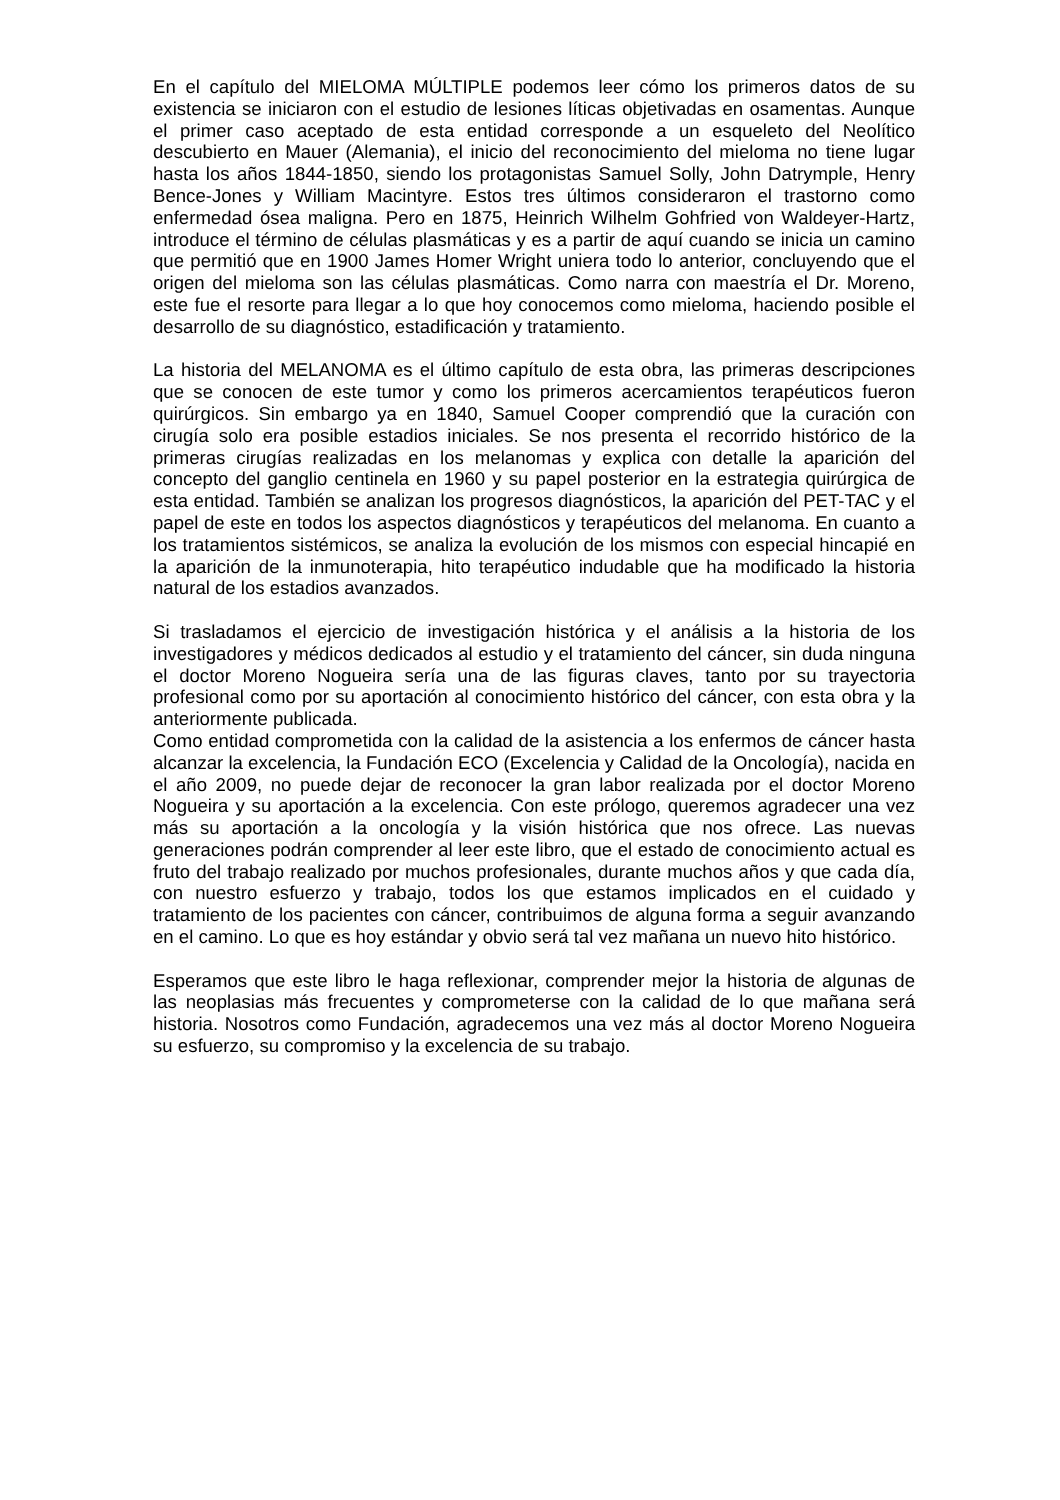En el capítulo del MIELOMA MÚLTIPLE podemos leer cómo los primeros datos de su existencia se iniciaron con el estudio de lesiones líticas objetivadas en osamentas. Aunque el primer caso aceptado de esta entidad corresponde a un esqueleto del Neolítico descubierto en Mauer (Alemania), el inicio del reconocimiento del mieloma no tiene lugar hasta los años 1844-1850, siendo los protagonistas Samuel Solly, John Datrymple, Henry Bence-Jones y William Macintyre. Estos tres últimos consideraron el trastorno como enfermedad ósea maligna. Pero en 1875, Heinrich Wilhelm Gohfried von Waldeyer-Hartz, introduce el término de células plasmáticas y es a partir de aquí cuando se inicia un camino que permitió que en 1900 James Homer Wright uniera todo lo anterior, concluyendo que el origen del mieloma son las células plasmáticas. Como narra con maestría el Dr. Moreno, este fue el resorte para llegar a lo que hoy conocemos como mieloma, haciendo posible el desarrollo de su diagnóstico, estadificación y tratamiento.
La historia del MELANOMA es el último capítulo de esta obra, las primeras descripciones que se conocen de este tumor y como los primeros acercamientos terapéuticos fueron quirúrgicos. Sin embargo ya en 1840, Samuel Cooper comprendió que la curación con cirugía solo era posible estadios iniciales. Se nos presenta el recorrido histórico de la primeras cirugías realizadas en los melanomas y explica con detalle la aparición del concepto del ganglio centinela en 1960 y su papel posterior en la estrategia quirúrgica de esta entidad. También se analizan los progresos diagnósticos, la aparición del PET-TAC y el papel de este en todos los aspectos diagnósticos y terapéuticos del melanoma. En cuanto a los tratamientos sistémicos, se analiza la evolución de los mismos con especial hincapié en la aparición de la inmunoterapia, hito terapéutico indudable que ha modificado la historia natural de los estadios avanzados.
Si trasladamos el ejercicio de investigación histórica y el análisis a la historia de los investigadores y médicos dedicados al estudio y el tratamiento del cáncer, sin duda ninguna el doctor Moreno Nogueira sería una de las figuras claves, tanto por su trayectoria profesional como por su aportación al conocimiento histórico del cáncer, con esta obra y la anteriormente publicada.
Como entidad comprometida con la calidad de la asistencia a los enfermos de cáncer hasta alcanzar la excelencia, la Fundación ECO (Excelencia y Calidad de la Oncología), nacida en el año 2009, no puede dejar de reconocer la gran labor realizada por el doctor Moreno Nogueira y su aportación a la excelencia. Con este prólogo, queremos agradecer una vez más su aportación a la oncología y la visión histórica que nos ofrece. Las nuevas generaciones podrán comprender al leer este libro, que el estado de conocimiento actual es fruto del trabajo realizado por muchos profesionales, durante muchos años y que cada día, con nuestro esfuerzo y trabajo, todos los que estamos implicados en el cuidado y tratamiento de los pacientes con cáncer, contribuimos de alguna forma a seguir avanzando en el camino. Lo que es hoy estándar y obvio será tal vez mañana un nuevo hito histórico.
Esperamos que este libro le haga reflexionar, comprender mejor la historia de algunas de las neoplasias más frecuentes y comprometerse con la calidad de lo que mañana será historia. Nosotros como Fundación, agradecemos una vez más al doctor Moreno Nogueira su esfuerzo, su compromiso y la excelencia de su trabajo.